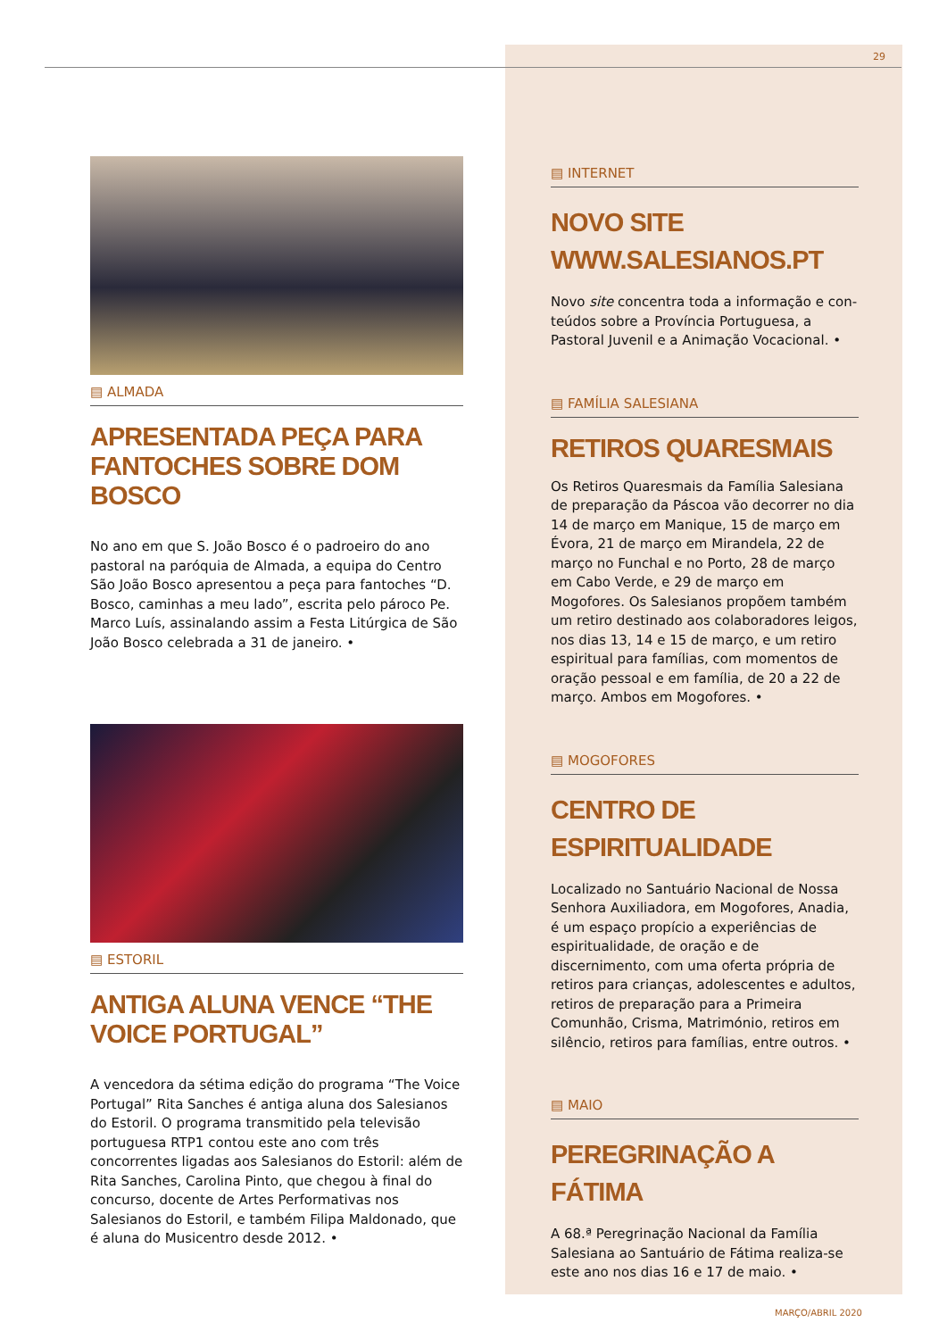29
▤ ALMADA
APRESENTADA PEÇA PARA FANTOCHES SOBRE DOM BOSCO
No ano em que S. João Bosco é o padroeiro do ano pastoral na paróquia de Almada, a equipa do Centro São João Bosco apresentou a peça para fantoches “D. Bosco, caminhas a meu lado”, escrita pelo pároco Pe. Marco Luís, assinalando assim a Festa Litúrgica de São João Bosco celebrada a 31 de janeiro. •
▤ ESTORIL
ANTIGA ALUNA VENCE “THE VOICE PORTUGAL”
A vencedora da sétima edição do programa “The Voice Portugal” Rita Sanches é antiga aluna dos Salesianos do Estoril. O programa transmitido pela televisão portuguesa RTP1 contou este ano com três concorrentes ligadas aos Salesianos do Estoril: além de Rita Sanches, Carolina Pinto, que chegou à final do concurso, docente de Artes Performativas nos Salesianos do Estoril, e também Filipa Maldo­nado, que é aluna do Musicentro desde 2012. •
▤ INTERNET
NOVO SITE WWW.SALESIANOS.PT
Novo site concentra toda a informação e con­teúdos sobre a Província Portuguesa, a Pastoral Juvenil e a Animação Vocacional. •
▤ FAMÍLIA SALESIANA
RETIROS QUARESMAIS
Os Retiros Quaresmais da Família Salesiana de preparação da Páscoa vão decorrer no dia 14 de março em Manique, 15 de março em Évora, 21 de março em Mirandela, 22 de março no Funchal e no Porto, 28 de março em Cabo Verde, e 29 de março em Mogofores. Os Salesianos propõem também um retiro destinado aos colaboradores leigos, nos dias 13, 14 e 15 de março, e um retiro espiritual para famílias, com momentos de oração pessoal e em família, de 20 a 22 de março. Ambos em Mogofores. •
▤ MOGOFORES
CENTRO DE ESPIRITUALIDADE
Localizado no Santuário Nacional de Nossa Senhora Auxiliadora, em Mogofores, Anadia, é um espaço propício a experiências de espiritualidade, de oração e de discernimento, com uma oferta própria de retiros para crianças, adolescentes e adultos, retiros de preparação para a Primeira Comunhão, Crisma, Matrimónio, retiros em silêncio, retiros para famílias, entre outros. •
▤ MAIO
PEREGRINAÇÃO A FÁTIMA
A 68.ª Peregrinação Nacional da Família Salesiana ao Santuário de Fátima realiza-se este ano nos dias 16 e 17 de maio. •
MARÇO/ABRIL 2020